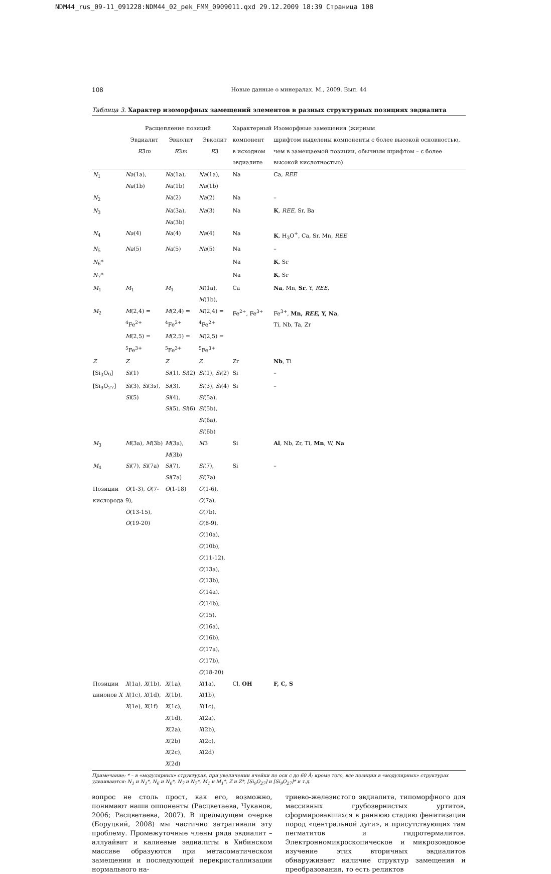NDM44_rus_09-11_091228:NDM44_02_pek_FMM_0909011.qxd 29.12.2009 18:39 Страница 108
108 Новые данные о минералах. М., 2009. Вып. 44
Таблица 3. Характер изоморфных замещений элементов в разных структурных позициях эвдиалита
| | Расщепление позиций | | | Характерный | Изоморфные замещения (жирным |
| --- | --- | --- | --- | --- | --- |
| | Эвдиалит R 3̄ m | Эвколит R 3 m | Эвколит R 3 | компонент в исходном эвдиалите | шрифтом выделены компоненты с более высокой основностью, чем в замещаемой позиции, обычным шрифтом – с более высокой кислотностью) |
| N<sub>1</sub> | Na (1a), Na (1b) | Na (1a), Na (1b) | Na (1a), Na (1b) | Na | Ca, REE |
| N<sub>2</sub> | | Na (2) | Na (2) | Na | – |
| N<sub>3</sub> | | Na (3a), Na (3b) | Na (3) | Na | K , REE , Sr, Ba |
| N<sub>4</sub> | Na (4) | Na (4) | Na (4) | Na | K , H<sub>3</sub>O<sup>+</sup>, Ca, Sr, Mn, REE |
| N<sub>5</sub> | Na (5) | Na (5) | Na (5) | Na | – |
| N<sub>6</sub>* | | | | Na | K , Sr |
| N<sub>7</sub>* | | | | Na | K , Sr |
| M<sub>1</sub> | M<sub>1</sub> | M<sub>1</sub> | M (1a), M (1b), | Ca | Na , Mn, Sr , Y, REE , |
| M<sub>2</sub> | M (2,4) = <sup>4</sup>Fe<sup>2+</sup> M (2,5) = <sup>5</sup>Fe<sup>3+</sup> | M (2,4) = <sup>4</sup>Fe<sup>2+</sup> M (2,5) = <sup>5</sup>Fe<sup>3+</sup> | M (2,4) = <sup>4</sup>Fe<sup>2+</sup> M (2,5) = <sup>5</sup>Fe<sup>3+</sup> | Fe<sup>2+</sup>, Fe<sup>3+</sup> | Fe<sup>3+</sup>, Mn, REE , Y, Na , Ti, Nb, Ta, Zr |
| Z | Z | Z | Z | Zr | Nb , Ti |
| [Si<sub>3</sub>O<sub>9</sub>] | Si (1) | Si (1), Si (2) | Si (1), Si (2) | Si | – |
| [Si<sub>9</sub>O<sub>27</sub>] | Si (3), Si (3s), Si (5) | Si (3), Si (4), Si (5), Si (6) | Si (3), Si (4) Si (5a), Si (5b), Si (6a), Si (6b) | Si | – |
| M<sub>3</sub> | M (3a), M (3b) | M (3a), M (3b) | M 3 | Si | Al , Nb, Zr, Ti, Mn , W, Na |
| M<sub>4</sub> | Si (7), Si (7a) | Si (7), Si (7a) | Si (7), Si (7a) | Si | – |
| Позиции кислорода | O (1-3), O (7-9), O (13-15), O (19-20) | O (1-18) | O (1-6), O (7a), O (7b), O (8-9), O (10a), O (10b), O (11-12), O (13a), O (13b), O (14a), O (14b), O (15), O (16a), O (16b), O (17a), O (17b), O (18-20) | | |
| Позиции анионов X | X (1a), X (1b), X (1c), X (1d), X (1e), X (1f) | X (1a), X (1b), X (1c), X (1d), X (2a), X (2b) X (2c), X (2d) | X (1a), X (1b), X (1c), X (2a), X (2b), X (2c), X (2d) | Cl, OH | F, C, S |
Примечание: * – в «модулярных» структурах, при увеличении ячейки по оси c до 60 Å; кроме того, все позиции в «модулярных» структурах удваиваются: N<sub>1</sub> и N<sub>1</sub>*, N<sub>6</sub> и N<sub>6</sub>*, N<sub>7</sub> и N<sub>7</sub>*, M<sub>1</sub> и M<sub>1</sub>*, Z и Z*, [Si<sub>9</sub>O<sub>27</sub>] и [Si<sub>9</sub>O<sub>27</sub>]* и т.д.
вопрос не столь прост, как его, возможно, понимают наши оппоненты (Расцветаева, Чуканов, 2006; Расцветаева, 2007). В предыдущем очерке (Боруцкий, 2008) мы частично затрагивали эту проблему. Промежуточные члены ряда эвдиалит – аллуайвит и калиевые эвдиалиты в Хибинском массиве образуются при метасоматическом замещении и последующей перекристаллизации нормального на-
триево-железистого эвдиалита, типоморфного для массивных грубозернистых уртитов, сформировавшихся в раннюю стадию фенитизации пород «центральной дуги», и присутствующих там пегматитов и гидротермалитов. Электронномикроскопическое и микрозондовое изучение этих вторичных эвдиалитов обнаруживает наличие структур замещения и преобразования, то есть реликтов